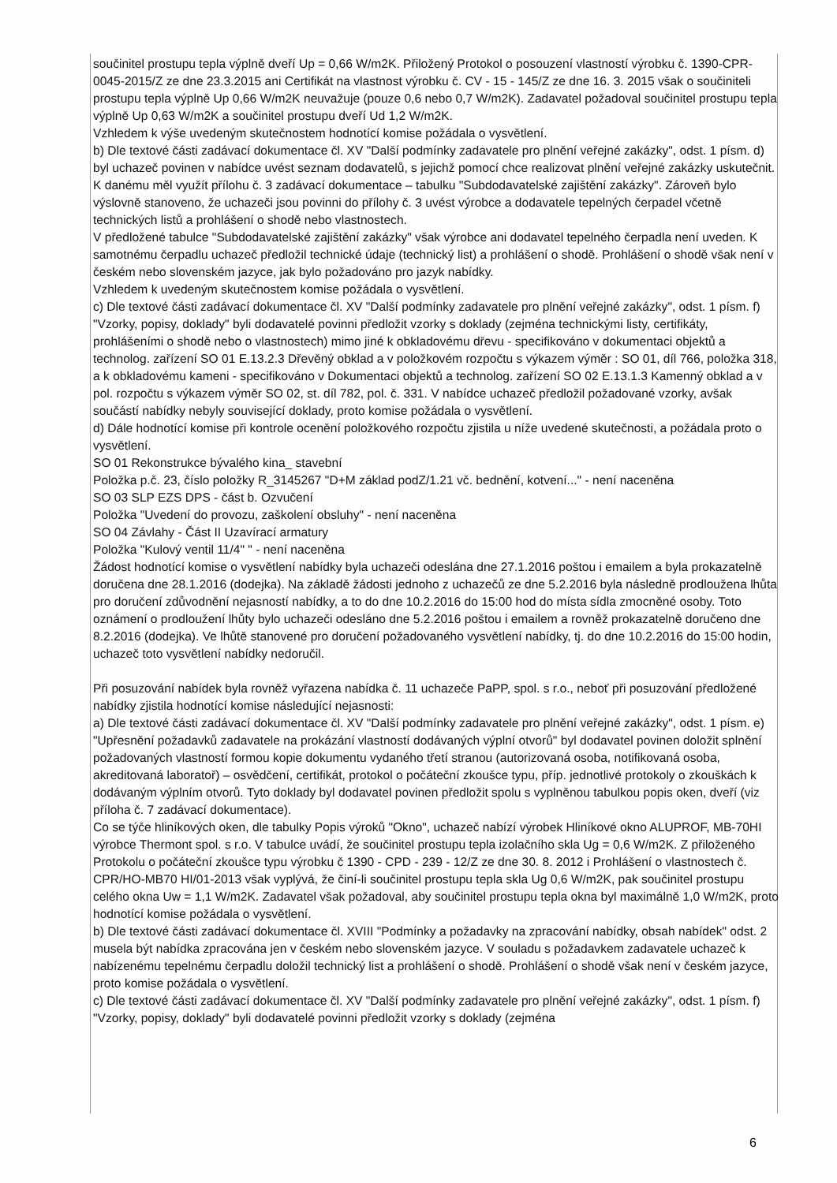součinitel prostupu tepla výplně dveří Up = 0,66 W/m2K. Přiložený Protokol o posouzení vlastností výrobku č. 1390-CPR-0045-2015/Z ze dne 23.3.2015 ani Certifikát na vlastnost výrobku č. CV - 15 - 145/Z ze dne 16. 3. 2015 však o součiniteli prostupu tepla výplně Up 0,66 W/m2K neuvažuje (pouze 0,6 nebo 0,7 W/m2K). Zadavatel požadoval součinitel prostupu tepla výplně Up 0,63 W/m2K a součinitel prostupu dveří Ud 1,2 W/m2K.
Vzhledem k výše uvedeným skutečnostem hodnotící komise požádala o vysvětlení.
b) Dle textové části zadávací dokumentace čl. XV "Další podmínky zadavatele pro plnění veřejné zakázky", odst. 1 písm. d) byl uchazeč povinen v nabídce uvést seznam dodavatelů, s jejichž pomocí chce realizovat plnění veřejné zakázky uskutečnit. K danému měl využít přílohu č. 3 zadávací dokumentace – tabulku "Subdodavatelské zajištění zakázky". Zároveň bylo výslovně stanoveno, že uchazeči jsou povinni do přílohy č. 3 uvést výrobce a dodavatele tepelných čerpadel včetně technických listů a prohlášení o shodě nebo vlastnostech.
V předložené tabulce "Subdodavatelské zajištění zakázky" však výrobce ani dodavatel tepelného čerpadla není uveden. K samotnému čerpadlu uchazeč předložil technické údaje (technický list) a prohlášení o shodě. Prohlášení o shodě však není v českém nebo slovenském jazyce, jak bylo požadováno pro jazyk nabídky.
Vzhledem k uvedeným skutečnostem komise požádala o vysvětlení.
c) Dle textové části zadávací dokumentace čl. XV "Další podmínky zadavatele pro plnění veřejné zakázky", odst. 1 písm. f) "Vzorky, popisy, doklady" byli dodavatelé povinni předložit vzorky s doklady (zejména technickými listy, certifikáty, prohlášeními o shodě nebo o vlastnostech) mimo jiné k obkladovému dřevu - specifikováno v dokumentaci objektů a technolog. zařízení SO 01 E.13.2.3 Dřevěný obklad a v položkovém rozpočtu s výkazem výměr : SO 01, díl 766, položka 318, a k obkladovému kameni - specifikováno v Dokumentaci objektů a technolog. zařízení SO 02 E.13.1.3 Kamenný obklad a v pol. rozpočtu s výkazem výměr SO 02, st. díl 782, pol. č. 331. V nabídce uchazeč předložil požadované vzorky, avšak součástí nabídky nebyly související doklady, proto komise požádala o vysvětlení.
d) Dále hodnotící komise při kontrole ocenění položkového rozpočtu zjistila u níže uvedené skutečnosti, a požádala proto o vysvětlení.
SO 01 Rekonstrukce bývalého kina_ stavební
Položka p.č. 23, číslo položky R_3145267 "D+M základ podZ/1.21 vč. bednění, kotvení..." - není naceněna
SO 03 SLP EZS DPS - část b. Ozvučení
Položka "Uvedení do provozu, zaškolení obsluhy" - není naceněna
SO 04 Závlahy - Část II Uzavírací armatury
Položka "Kulový ventil 11/4" " - není naceněna
Žádost hodnotící komise o vysvětlení nabídky byla uchazeči odeslána dne 27.1.2016 poštou i emailem a byla prokazatelně doručena dne 28.1.2016 (dodejka). Na základě žádosti jednoho z uchazečů ze dne 5.2.2016 byla následně prodloužena lhůta pro doručení zdůvodnění nejasností nabídky, a to do dne 10.2.2016 do 15:00 hod do místa sídla zmocněné osoby. Toto oznámení o prodloužení lhůty bylo uchazeči odesláno dne 5.2.2016 poštou i emailem a rovněž prokazatelně doručeno dne 8.2.2016 (dodejka). Ve lhůtě stanovené pro doručení požadovaného vysvětlení nabídky, tj. do dne 10.2.2016 do 15:00 hodin, uchazeč toto vysvětlení nabídky nedoručil.
Při posuzování nabídek byla rovněž vyřazena nabídka č. 11 uchazeče PaPP, spol. s r.o., neboť při posuzování předložené nabídky zjistila hodnotící komise následující nejasnosti:
a) Dle textové části zadávací dokumentace čl. XV "Další podmínky zadavatele pro plnění veřejné zakázky", odst. 1 písm. e) "Upřesnění požadavků zadavatele na prokázání vlastností dodávaných výplní otvorů" byl dodavatel povinen doložit splnění požadovaných vlastností formou kopie dokumentu vydaného třetí stranou (autorizovaná osoba, notifikovaná osoba, akreditovaná laboratoř) – osvědčení, certifikát, protokol o počáteční zkoušce typu, příp. jednotlivé protokoly o zkouškách k dodávaným výplním otvorů. Tyto doklady byl dodavatel povinen předložit spolu s vyplněnou tabulkou popis oken, dveří (viz příloha č. 7 zadávací dokumentace).
Co se týče hliníkových oken, dle tabulky Popis výroků "Okno", uchazeč nabízí výrobek Hliníkové okno ALUPROF, MB-70HI výrobce Thermont spol. s r.o. V tabulce uvádí, že součinitel prostupu tepla izolačního skla Ug = 0,6 W/m2K. Z přiloženého Protokolu o počáteční zkoušce typu výrobku č 1390 - CPD - 239 - 12/Z ze dne 30. 8. 2012 i Prohlášení o vlastnostech č. CPR/HO-MB70 HI/01-2013 však vyplývá, že činí-li součinitel prostupu tepla skla Ug 0,6 W/m2K, pak součinitel prostupu celého okna Uw = 1,1 W/m2K. Zadavatel však požadoval, aby součinitel prostupu tepla okna byl maximálně 1,0 W/m2K, proto hodnotící komise požádala o vysvětlení.
b) Dle textové části zadávací dokumentace čl. XVIII "Podmínky a požadavky na zpracování nabídky, obsah nabídek" odst. 2 musela být nabídka zpracována jen v českém nebo slovenském jazyce. V souladu s požadavkem zadavatele uchazeč k nabízenému tepelnému čerpadlu doložil technický list a prohlášení o shodě. Prohlášení o shodě však není v českém jazyce, proto komise požádala o vysvětlení.
c) Dle textové části zadávací dokumentace čl. XV "Další podmínky zadavatele pro plnění veřejné zakázky", odst. 1 písm. f) "Vzorky, popisy, doklady" byli dodavatelé povinni předložit vzorky s doklady (zejména
6